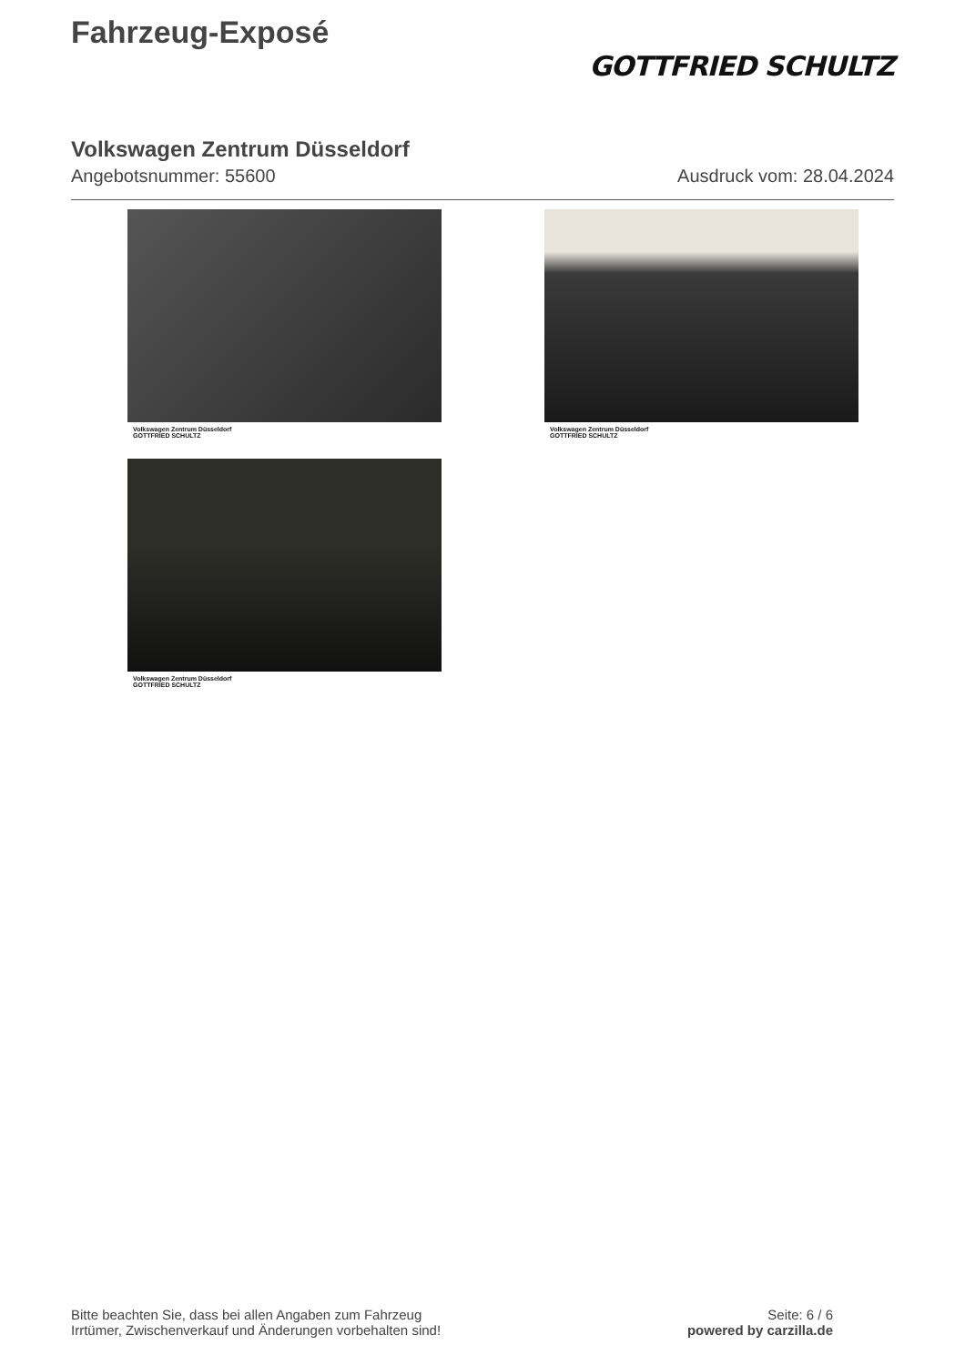Fahrzeug-Exposé
GOTTFRIED SCHULTZ
Volkswagen Zentrum Düsseldorf
Angebotsnummer: 55600 Ausdruck vom: 28.04.2024
Volkswagen Zentrum Düsseldorf
GOTTFRIED SCHULTZ
Volkswagen Zentrum Düsseldorf
GOTTFRIED SCHULTZ
Volkswagen Zentrum Düsseldorf
GOTTFRIED SCHULTZ
Bitte beachten Sie, dass bei allen Angaben zum Fahrzeug
Irrtümer, Zwischenverkauf und Änderungen vorbehalten sind!
Seite: 6 / 6
powered by carzilla.de